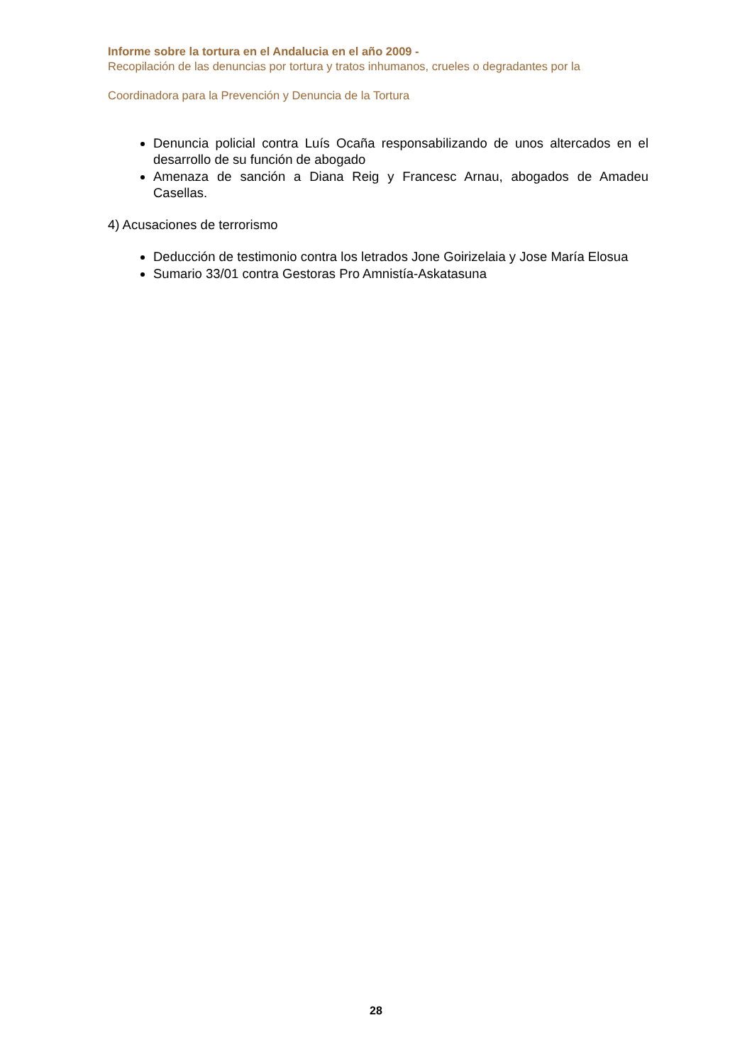Informe sobre la tortura en el Andalucia en el año 2009 -
Recopilación de las denuncias por tortura y tratos inhumanos, crueles o degradantes por la
Coordinadora para la Prevención y Denuncia de la Tortura
Denuncia policial contra Luís Ocaña responsabilizando de unos altercados en el desarrollo de su función de abogado
Amenaza de sanción a Diana Reig y Francesc Arnau, abogados de Amadeu Casellas.
4) Acusaciones de terrorismo
Deducción de testimonio contra los letrados Jone Goirizelaia y Jose María Elosua
Sumario 33/01 contra Gestoras Pro Amnistía-Askatasuna
28